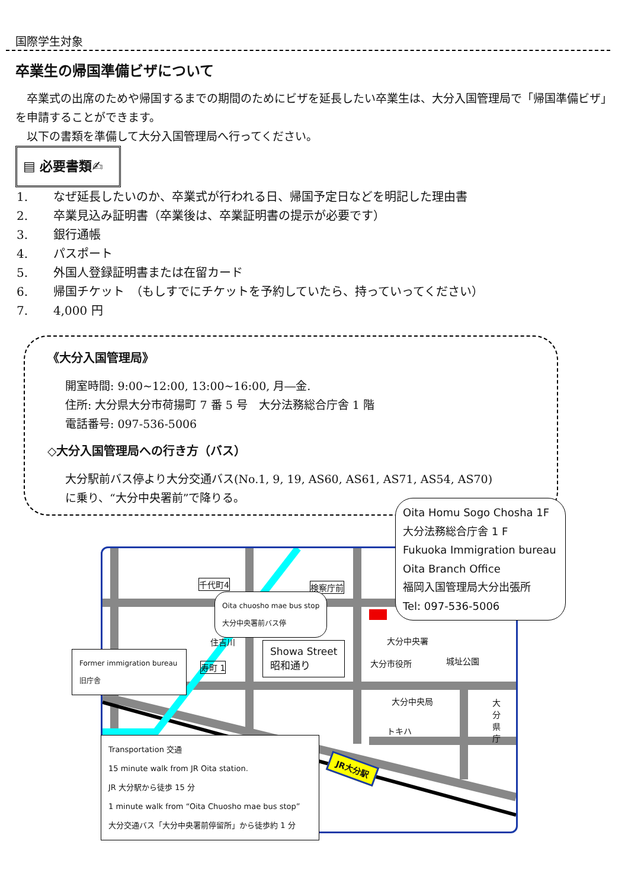国際学生対象
卒業生の帰国準備ビザについて
　卒業式の出席のためや帰国するまでの期間のためにビザを延長したい卒業生は、大分入国管理局で「帰国準備ビザ」を申請することができます。
　以下の書類を準備して大分入国管理局へ行ってください。
▤ 必要書類✍
1. なぜ延長したいのか、卒業式が行われる日、帰国予定日などを明記した理由書
2. 卒業見込み証明書（卒業後は、卒業証明書の提示が必要です）
3. 銀行通帳
4. パスポート
5. 外国人登録証明書または在留カード
6. 帰国チケット　（もしすでにチケットを予約していたら、持っていってください）
7. 4,000 円
《大分入国管理局》
開室時間: 9:00~12:00, 13:00~16:00, 月―金.
住所: 大分県大分市荷揚町 7 番 5 号　大分法務総合庁舎 1 階
電話番号: 097-536-5006
◇大分入国管理局への行き方（バス）
大分駅前バス停より大分交通バス(No.1, 9, 19, AS60, AS61, AS71, AS54, AS70)
に乗り、“大分中央署前”で降りる。
千代町4 検察庁前
住吉川
寿町 1
大分中央署
大分市役所 城址公園
大分中央局
トキハ
大分県庁
JR大分駅
Showa Street
昭和通り
Oita chuosho mae bus stop
大分中央署前バス停
Former immigration bureau
旧庁舎
Oita Homu Sogo Chosha 1F
大分法務総合庁舎 1 F
Fukuoka Immigration bureau
Oita Branch Office
福岡入国管理局大分出張所
Tel: 097-536-5006
Transportation 交通
15 minute walk from JR Oita station.
JR 大分駅から徒歩 15 分
1 minute walk from “Oita Chuosho mae bus stop”
大分交通バス「大分中央署前停留所」から徒歩約 1 分